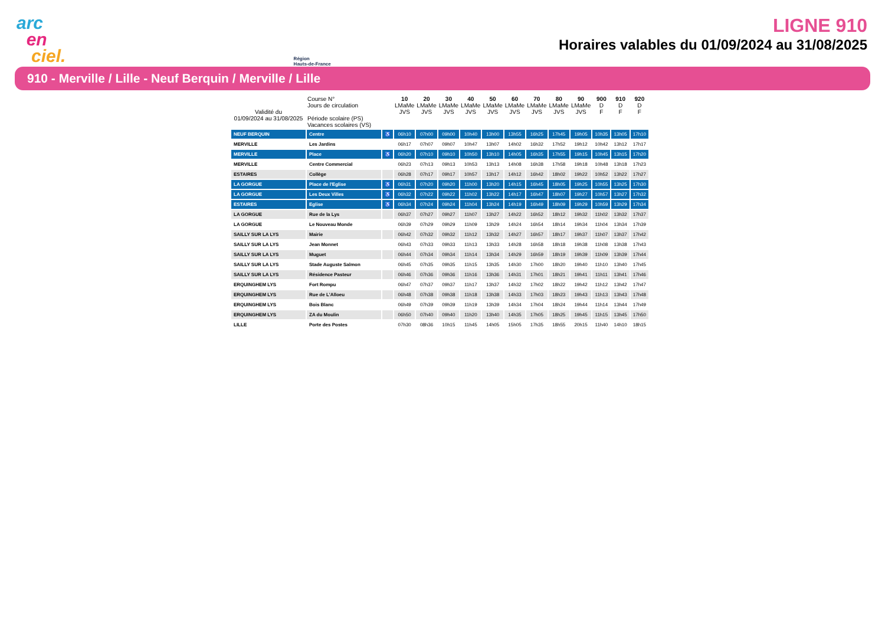arc
en
ciel.
Région
Hauts-de-France
LIGNE 910
Horaires valables du 01/09/2024 au 31/08/2025
910 - Merville / Lille - Neuf Berquin / Merville / Lille
| Validité du 01/09/2024 au 31/08/2025 | Course N° Jours de circulation Période scolaire (PS) Vacances scolaires (VS) | | 10 LMaMe JVS | 20 LMaMe JVS | 30 LMaMe JVS | 40 LMaMe JVS | 50 LMaMe JVS | 60 LMaMe JVS | 70 LMaMe JVS | 80 LMaMe JVS | 90 LMaMe JVS | 900 D F | 910 D F | 920 D F |
| --- | --- | --- | --- | --- | --- | --- | --- | --- | --- | --- | --- | --- | --- | --- |
| NEUF BERQUIN | Centre | ♿ | 06h10 | 07h00 | 09h00 | 10h40 | 13h00 | 13h55 | 16h25 | 17h45 | 19h05 | 10h35 | 13h05 | 17h10 |
| MERVILLE | Les Jardins | | 06h17 | 07h07 | 09h07 | 10h47 | 13h07 | 14h02 | 16h32 | 17h52 | 19h12 | 10h42 | 13h12 | 17h17 |
| MERVILLE | Place | ♿ | 06h20 | 07h10 | 09h10 | 10h50 | 13h10 | 14h05 | 16h35 | 17h55 | 19h15 | 10h45 | 13h15 | 17h20 |
| MERVILLE | Centre Commercial | | 06h23 | 07h13 | 09h13 | 10h53 | 13h13 | 14h08 | 16h38 | 17h58 | 19h18 | 10h48 | 13h18 | 17h23 |
| ESTAIRES | Collège | | 06h28 | 07h17 | 09h17 | 10h57 | 13h17 | 14h12 | 16h42 | 18h02 | 19h22 | 10h52 | 13h22 | 17h27 |
| LA GORGUE | Place de l'Eglise | ♿ | 06h31 | 07h20 | 09h20 | 11h00 | 13h20 | 14h15 | 16h45 | 18h05 | 19h25 | 10h55 | 13h25 | 17h30 |
| LA GORGUE | Les Deux Villes | ♿ | 06h32 | 07h22 | 09h22 | 11h02 | 13h22 | 14h17 | 16h47 | 18h07 | 19h27 | 10h57 | 13h27 | 17h32 |
| ESTAIRES | Eglise | ♿ | 06h34 | 07h24 | 09h24 | 11h04 | 13h24 | 14h19 | 16h49 | 18h09 | 19h29 | 10h59 | 13h29 | 17h34 |
| LA GORGUE | Rue de la Lys | | 06h37 | 07h27 | 09h27 | 11h07 | 13h27 | 14h22 | 16h52 | 18h12 | 19h32 | 11h02 | 13h32 | 17h37 |
| LA GORGUE | Le Nouveau Monde | | 06h39 | 07h29 | 09h29 | 11h09 | 13h29 | 14h24 | 16h54 | 18h14 | 19h34 | 11h04 | 13h34 | 17h39 |
| SAILLY SUR LA LYS | Mairie | | 06h42 | 07h32 | 09h32 | 11h12 | 13h32 | 14h27 | 16h57 | 18h17 | 19h37 | 11h07 | 13h37 | 17h42 |
| SAILLY SUR LA LYS | Jean Monnet | | 06h43 | 07h33 | 09h33 | 11h13 | 13h33 | 14h28 | 16h58 | 18h18 | 19h38 | 11h08 | 13h38 | 17h43 |
| SAILLY SUR LA LYS | Muguet | | 06h44 | 07h34 | 09h34 | 11h14 | 13h34 | 14h29 | 16h59 | 18h19 | 19h39 | 11h09 | 13h39 | 17h44 |
| SAILLY SUR LA LYS | Stade Auguste Salmon | | 06h45 | 07h35 | 09h35 | 11h15 | 13h35 | 14h30 | 17h00 | 18h20 | 19h40 | 11h10 | 13h40 | 17h45 |
| SAILLY SUR LA LYS | Résidence Pasteur | | 06h46 | 07h36 | 09h36 | 11h16 | 13h36 | 14h31 | 17h01 | 18h21 | 19h41 | 11h11 | 13h41 | 17h46 |
| ERQUINGHEM LYS | Fort Rompu | | 06h47 | 07h37 | 09h37 | 11h17 | 13h37 | 14h32 | 17h02 | 18h22 | 19h42 | 11h12 | 13h42 | 17h47 |
| ERQUINGHEM LYS | Rue de L'Alloeu | | 06h48 | 07h38 | 09h38 | 11h18 | 13h38 | 14h33 | 17h03 | 18h23 | 19h43 | 11h13 | 13h43 | 17h48 |
| ERQUINGHEM LYS | Bois Blanc | | 06h49 | 07h39 | 09h39 | 11h19 | 13h39 | 14h34 | 17h04 | 18h24 | 19h44 | 11h14 | 13h44 | 17h49 |
| ERQUINGHEM LYS | ZA du Moulin | | 06h50 | 07h40 | 09h40 | 11h20 | 13h40 | 14h35 | 17h05 | 18h25 | 19h45 | 11h15 | 13h45 | 17h50 |
| LILLE | Porte des Postes | | 07h30 | 08h36 | 10h15 | 11h45 | 14h05 | 15h05 | 17h35 | 18h55 | 20h15 | 11h40 | 14h10 | 18h15 |